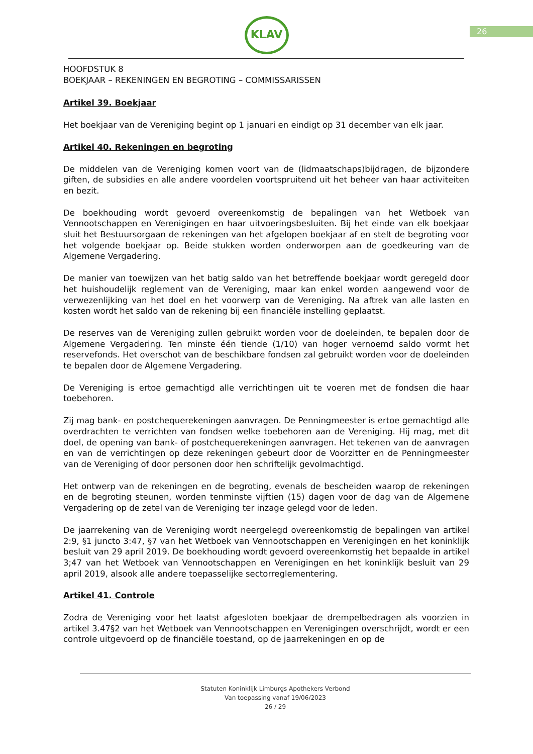26
KLAV
HOOFDSTUK 8
BOEKJAAR – REKENINGEN EN BEGROTING – COMMISSARISSEN
Artikel 39. Boekjaar
Het boekjaar van de Vereniging begint op 1 januari en eindigt op 31 december van elk jaar.
Artikel 40. Rekeningen en begroting
De middelen van de Vereniging komen voort van de (lidmaatschaps)bijdragen, de bijzondere giften, de subsidies en alle andere voordelen voortspruitend uit het beheer van haar activiteiten en bezit.
De boekhouding wordt gevoerd overeenkomstig de bepalingen van het Wetboek van Vennootschappen en Verenigingen en haar uitvoeringsbesluiten. Bij het einde van elk boekjaar sluit het Bestuursorgaan de rekeningen van het afgelopen boekjaar af en stelt de begroting voor het volgende boekjaar op. Beide stukken worden onderworpen aan de goedkeuring van de Algemene Vergadering.
De manier van toewijzen van het batig saldo van het betreffende boekjaar wordt geregeld door het huishoudelijk reglement van de Vereniging, maar kan enkel worden aangewend voor de verwezenlijking van het doel en het voorwerp van de Vereniging. Na aftrek van alle lasten en kosten wordt het saldo van de rekening bij een financiële instelling geplaatst.
De reserves van de Vereniging zullen gebruikt worden voor de doeleinden, te bepalen door de Algemene Vergadering. Ten minste één tiende (1/10) van hoger vernoemd saldo vormt het reservefonds. Het overschot van de beschikbare fondsen zal gebruikt worden voor de doeleinden te bepalen door de Algemene Vergadering.
De Vereniging is ertoe gemachtigd alle verrichtingen uit te voeren met de fondsen die haar toebehoren.
Zij mag bank- en postchequerekeningen aanvragen. De Penningmeester is ertoe gemachtigd alle overdrachten te verrichten van fondsen welke toebehoren aan de Vereniging. Hij mag, met dit doel, de opening van bank- of postchequerekeningen aanvragen. Het tekenen van de aanvragen en van de verrichtingen op deze rekeningen gebeurt door de Voorzitter en de Penningmeester van de Vereniging of door personen door hen schriftelijk gevolmachtigd.
Het ontwerp van de rekeningen en de begroting, evenals de bescheiden waarop de rekeningen en de begroting steunen, worden tenminste vijftien (15) dagen voor de dag van de Algemene Vergadering op de zetel van de Vereniging ter inzage gelegd voor de leden.
De jaarrekening van de Vereniging wordt neergelegd overeenkomstig de bepalingen van artikel 2:9, §1 juncto 3:47, §7 van het Wetboek van Vennootschappen en Verenigingen en het koninklijk besluit van 29 april 2019. De boekhouding wordt gevoerd overeenkomstig het bepaalde in artikel 3;47 van het Wetboek van Vennootschappen en Verenigingen en het koninklijk besluit van 29 april 2019, alsook alle andere toepasselijke sectorreglementering.
Artikel 41. Controle
Zodra de Vereniging voor het laatst afgesloten boekjaar de drempelbedragen als voorzien in artikel 3.47§2 van het Wetboek van Vennootschappen en Verenigingen overschrijdt, wordt er een controle uitgevoerd op de financiële toestand, op de jaarrekeningen en op de
Statuten Koninklijk Limburgs Apothekers Verbond
Van toepassing vanaf 19/06/2023
26 / 29